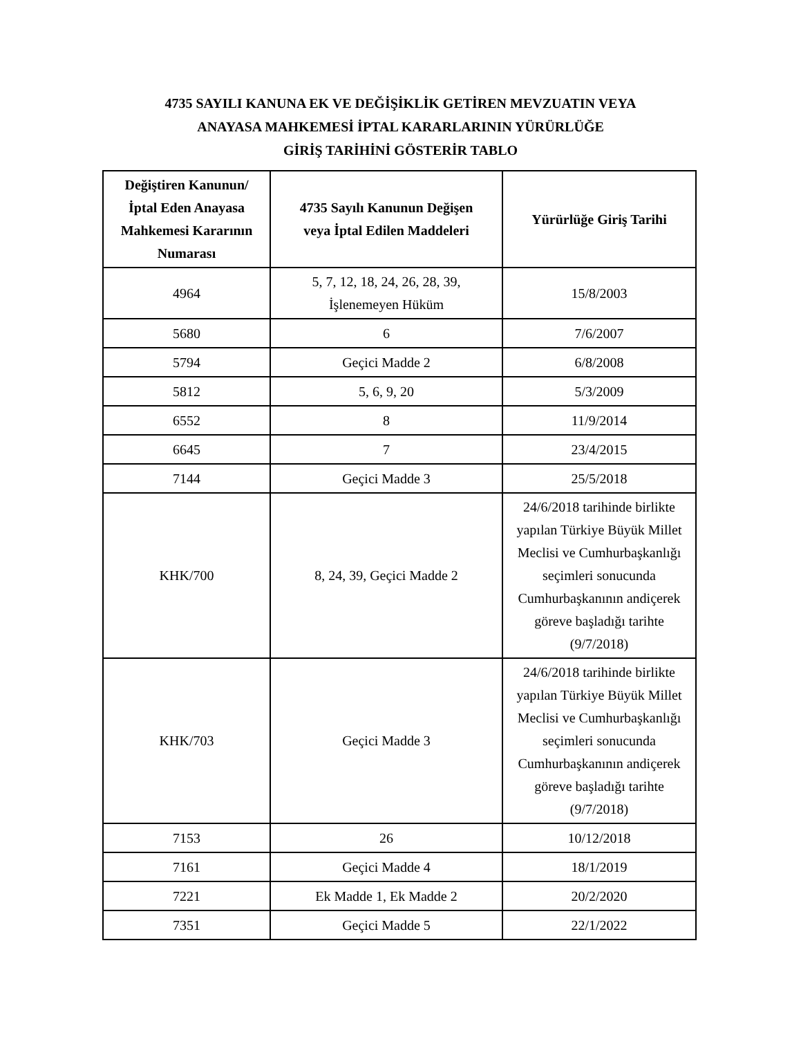4735 SAYILI KANUNA EK VE DEĞİŞİKLİK GETİREN MEVZUATIN VEYA
ANAYASA MAHKEMESİ İPTAL KARARLARININ YÜRÜRLÜĞE
GİRİŞ TARİHİNİ GÖSTERİR TABLO
| Değiştiren Kanunun/ İptal Eden Anayasa Mahkemesi Kararının Numarası | 4735 Sayılı Kanunun Değişen veya İptal Edilen Maddeleri | Yürürlüğe Giriş Tarihi |
| --- | --- | --- |
| 4964 | 5, 7, 12, 18, 24, 26, 28, 39, İşlenemeyen Hüküm | 15/8/2003 |
| 5680 | 6 | 7/6/2007 |
| 5794 | Geçici Madde 2 | 6/8/2008 |
| 5812 | 5, 6, 9, 20 | 5/3/2009 |
| 6552 | 8 | 11/9/2014 |
| 6645 | 7 | 23/4/2015 |
| 7144 | Geçici Madde 3 | 25/5/2018 |
| KHK/700 | 8, 24, 39, Geçici Madde 2 | 24/6/2018 tarihinde birlikte yapılan Türkiye Büyük Millet Meclisi ve Cumhurbaşkanlığı seçimleri sonucunda Cumhurbaşkanının andiçerek göreve başladığı tarihte (9/7/2018) |
| KHK/703 | Geçici Madde 3 | 24/6/2018 tarihinde birlikte yapılan Türkiye Büyük Millet Meclisi ve Cumhurbaşkanlığı seçimleri sonucunda Cumhurbaşkanının andiçerek göreve başladığı tarihte (9/7/2018) |
| 7153 | 26 | 10/12/2018 |
| 7161 | Geçici Madde 4 | 18/1/2019 |
| 7221 | Ek Madde 1, Ek Madde 2 | 20/2/2020 |
| 7351 | Geçici Madde 5 | 22/1/2022 |